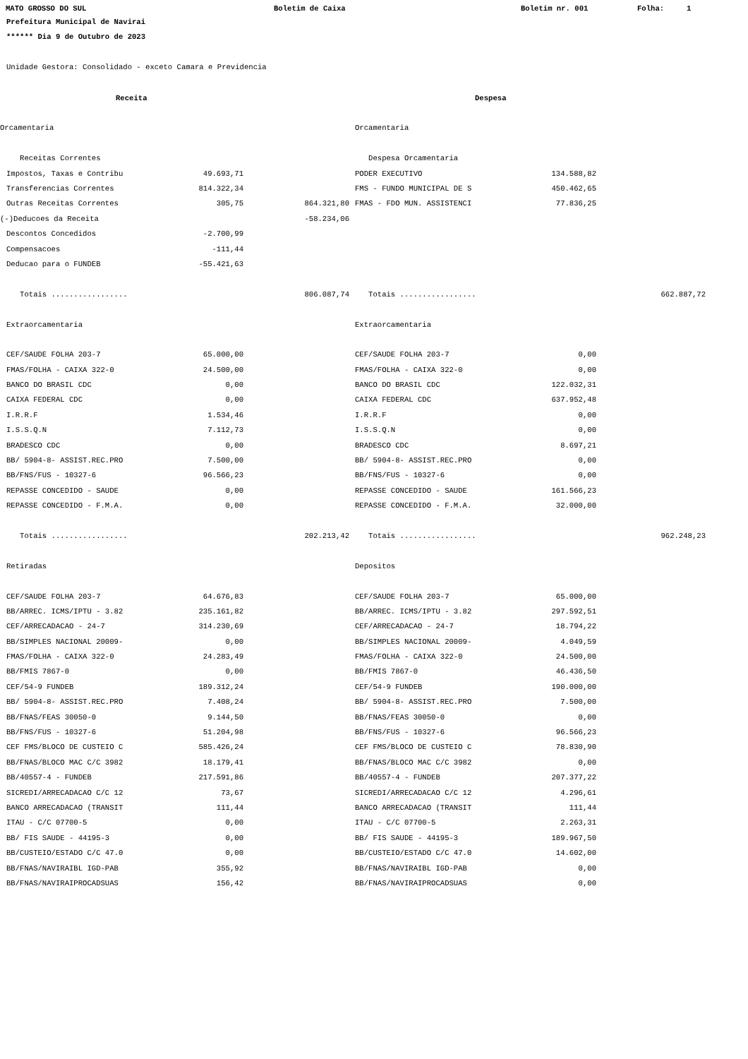MATO GROSSO DO SUL Boletim de Caixa Boletim nr. 001 Folha: 1
Prefeitura Municipal de Navirai
****** Dia 9 de Outubro de 2023
Unidade Gestora: Consolidado - exceto Camara e Previdencia
| | Receita | | | | Despesa | | |
| Orcamentaria | | | | | Orcamentaria | | |
| | Receitas Correntes | | | | Despesa Orcamentaria | | |
| | Impostos, Taxas e Contribu | 49.693,71 | | | PODER EXECUTIVO | 134.588,82 | |
| | Transferencias Correntes | 814.322,34 | | | FMS - FUNDO MUNICIPAL DE S | 450.462,65 | |
| | Outras Receitas Correntes | 305,75 | 864.321,80 | | FMAS - FDO MUN. ASSISTENCI | 77.836,25 | |
| (-)Deducoes da Receita | | | -58.234,06 | | | | |
| | Descontos Concedidos | -2.700,99 | | | | | |
| | Compensacoes | -111,44 | | | | | |
| | Deducao para o FUNDEB | -55.421,63 | | | | | |
| | Totais ................. | | 806.087,74 | | Totais ................. | | 662.887,72 |
| | Extraorcamentaria | | | | Extraorcamentaria | | |
| | CEF/SAUDE FOLHA 203-7 | 65.000,00 | | | CEF/SAUDE FOLHA 203-7 | 0,00 | |
| | FMAS/FOLHA - CAIXA 322-0 | 24.500,00 | | | FMAS/FOLHA - CAIXA 322-0 | 0,00 | |
| | BANCO DO BRASIL CDC | 0,00 | | | BANCO DO BRASIL CDC | 122.032,31 | |
| | CAIXA FEDERAL CDC | 0,00 | | | CAIXA FEDERAL CDC | 637.952,48 | |
| | I.R.R.F | 1.534,46 | | | I.R.R.F | 0,00 | |
| | I.S.S.Q.N | 7.112,73 | | | I.S.S.Q.N | 0,00 | |
| | BRADESCO CDC | 0,00 | | | BRADESCO CDC | 8.697,21 | |
| | BB/ 5904-8- ASSIST.REC.PRO | 7.500,00 | | | BB/ 5904-8- ASSIST.REC.PRO | 0,00 | |
| | BB/FNS/FUS - 10327-6 | 96.566,23 | | | BB/FNS/FUS - 10327-6 | 0,00 | |
| | REPASSE CONCEDIDO - SAUDE | 0,00 | | | REPASSE CONCEDIDO - SAUDE | 161.566,23 | |
| | REPASSE CONCEDIDO - F.M.A. | 0,00 | | | REPASSE CONCEDIDO - F.M.A. | 32.000,00 | |
| | Totais ................. | | 202.213,42 | | Totais ................. | | 962.248,23 |
| | Retiradas | | | | Depositos | | |
| | CEF/SAUDE FOLHA 203-7 | 64.676,83 | | | CEF/SAUDE FOLHA 203-7 | 65.000,00 | |
| | BB/ARREC. ICMS/IPTU - 3.82 | 235.161,82 | | | BB/ARREC. ICMS/IPTU - 3.82 | 297.592,51 | |
| | CEF/ARRECADACAO - 24-7 | 314.230,69 | | | CEF/ARRECADACAO - 24-7 | 18.794,22 | |
| | BB/SIMPLES NACIONAL 20009- | 0,00 | | | BB/SIMPLES NACIONAL 20009- | 4.049,59 | |
| | FMAS/FOLHA - CAIXA 322-0 | 24.283,49 | | | FMAS/FOLHA - CAIXA 322-0 | 24.500,00 | |
| | BB/FMIS 7867-0 | 0,00 | | | BB/FMIS 7867-0 | 46.436,50 | |
| | CEF/54-9 FUNDEB | 189.312,24 | | | CEF/54-9 FUNDEB | 190.000,00 | |
| | BB/ 5904-8- ASSIST.REC.PRO | 7.408,24 | | | BB/ 5904-8- ASSIST.REC.PRO | 7.500,00 | |
| | BB/FNAS/FEAS 30050-0 | 9.144,50 | | | BB/FNAS/FEAS 30050-0 | 0,00 | |
| | BB/FNS/FUS - 10327-6 | 51.204,98 | | | BB/FNS/FUS - 10327-6 | 96.566,23 | |
| | CEF FMS/BLOCO DE CUSTEIO C | 585.426,24 | | | CEF FMS/BLOCO DE CUSTEIO C | 78.830,90 | |
| | BB/FNAS/BLOCO MAC C/C 3982 | 18.179,41 | | | BB/FNAS/BLOCO MAC C/C 3982 | 0,00 | |
| | BB/40557-4 - FUNDEB | 217.591,86 | | | BB/40557-4 - FUNDEB | 207.377,22 | |
| | SICREDI/ARRECADACAO C/C 12 | 73,67 | | | SICREDI/ARRECADACAO C/C 12 | 4.296,61 | |
| | BANCO ARRECADACAO (TRANSIT | 111,44 | | | BANCO ARRECADACAO (TRANSIT | 111,44 | |
| | ITAU - C/C 07700-5 | 0,00 | | | ITAU - C/C 07700-5 | 2.263,31 | |
| | BB/ FIS SAUDE - 44195-3 | 0,00 | | | BB/ FIS SAUDE - 44195-3 | 189.967,50 | |
| | BB/CUSTEIO/ESTADO C/C 47.0 | 0,00 | | | BB/CUSTEIO/ESTADO C/C 47.0 | 14.602,00 | |
| | BB/FNAS/NAVIRAIBL IGD-PAB | 355,92 | | | BB/FNAS/NAVIRAIBL IGD-PAB | 0,00 | |
| | BB/FNAS/NAVIRAIPROCADSUAS | 156,42 | | | BB/FNAS/NAVIRAIPROCADSUAS | 0,00 | |